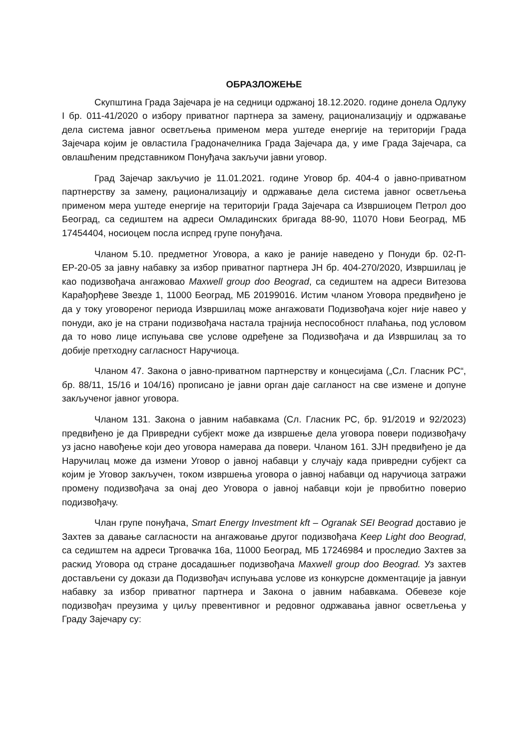ОБРАЗЛОЖЕЊЕ
Скупштина Града Зајечара је на седници одржаној 18.12.2020. године донела Одлуку I бр. 011-41/2020 о избору приватног партнера за замену, рационализацију и одржавање дела система јавног осветљења применом мера уштеде енергије на територији Града Зајечара којим је овластила Градоначелника Града Зајечара да, у име Града Зајечара, са овлашћеним представником Понуђача закључи јавни уговор.
Град Зајечар закључио је 11.01.2021. године Уговор бр. 404-4 о јавно-приватном партнерству за замену, рационализацију и одржавање дела система јавног осветљења применом мера уштеде енергије на територији Града Зајечара са Извршиоцем Петрол доо Београд, са седиштем на адреси Омладинских бригада 88-90, 11070 Нови Београд, МБ 17454404, носиоцем посла испред групе понуђача.
Чланом 5.10. предметног Уговора, а како је раније наведено у Понуди бр. 02-П-ЕР-20-05 за јавну набавку за избор приватног партнера ЈН бр. 404-270/2020, Извршилац је као подизвођача ангажовао Maxwell group doo Beograd, са седиштем на адреси Витезова Карађорђеве Звезде 1, 11000 Београд, МБ 20199016. Истим чланом Уговора предвиђено је да у току уговореног периода Извршилац може ангажовати Подизвођача којег није навео у понуди, ако је на страни подизвођача настала трајнија неспособност плаћања, под условом да то ново лице испуњава све услове одређене за Подизвођача и да Извршилац за то добије претходну сагласност Наручиоца.
Чланом 47. Закона о јавно-приватном партнерству и концесијама („Сл. Гласник РС“, бр. 88/11, 15/16 и 104/16) прописано је јавни орган даје сагланост на све измене и допуне закљученог јавног уговора.
Чланом 131. Закона о јавним набавкама (Сл. Гласник РС, бр. 91/2019 и 92/2023) предвиђено је да Привредни субјект може да извршење дела уговора повери подизвођачу уз јасно навођење који део уговора намерава да повери. Чланом 161. ЗЈН предвиђено је да Наручилац може да измени Уговор о јавној набавци у случају када привредни субјект са којим је Уговор закључен, током извршења уговора о јавној набавци од наручиоца затражи промену подизвођача за онај део Уговора о јавној набавци који је првобитно поверио подизвођачу.
Члан групе понуђача, Smart Energy Investment kft – Ogranak SEI Beograd доставио је Захтев за давање сагласности на ангажовање другог подизвођача Keep Light doo Beograd, са седиштем на адреси Трговачка 16а, 11000 Београд, МБ 17246984 и проследио Захтев за раскид Уговора од стране досадашњег подизвођача Maxwell group doo Beograd. Уз захтев достављени су докази да Подизвођач испуњава услове из конкурсне докментације ја јавнуи набавку за избор приватног партнера и Закона о јавним набавкама. Обевезе које подизвођач преузима у циљу превентивног и редовног одржавања јавног осветљења у Граду Зајечару су: